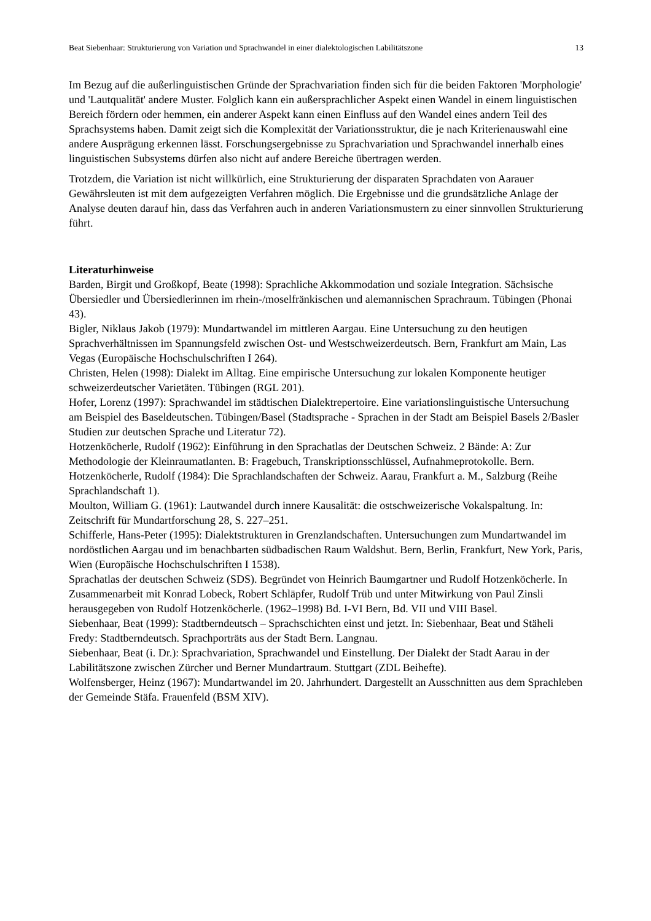Beat Siebenhaar: Strukturierung von Variation und Sprachwandel in einer dialektologischen Labilitätszone 13
Im Bezug auf die außerlinguistischen Gründe der Sprachvariation finden sich für die beiden Faktoren 'Morphologie' und 'Lautqualität' andere Muster. Folglich kann ein außersprachlicher Aspekt einen Wandel in einem linguistischen Bereich fördern oder hemmen, ein anderer Aspekt kann einen Einfluss auf den Wandel eines andern Teil des Sprachsystems haben. Damit zeigt sich die Komplexität der Variationsstruktur, die je nach Kriterienauswahl eine andere Ausprägung erkennen lässt. Forschungsergebnisse zu Sprachvariation und Sprachwandel innerhalb eines linguistischen Subsystems dürfen also nicht auf andere Bereiche übertragen werden.
Trotzdem, die Variation ist nicht willkürlich, eine Strukturierung der disparaten Sprachdaten von Aarauer Gewährsleuten ist mit dem aufgezeigten Verfahren möglich. Die Ergebnisse und die grundsätzliche Anlage der Analyse deuten darauf hin, dass das Verfahren auch in anderen Variationsmustern zu einer sinnvollen Strukturierung führt.
Literaturhinweise
Barden, Birgit und Großkopf, Beate (1998): Sprachliche Akkommodation und soziale Integration. Sächsische Übersiedler und Übersiedlerinnen im rhein-/moselfränkischen und alemannischen Sprachraum. Tübingen (Phonai 43).
Bigler, Niklaus Jakob (1979): Mundartwandel im mittleren Aargau. Eine Untersuchung zu den heutigen Sprachverhältnissen im Spannungsfeld zwischen Ost- und Westschweizerdeutsch. Bern, Frankfurt am Main, Las Vegas (Europäische Hochschulschriften I 264).
Christen, Helen (1998): Dialekt im Alltag. Eine empirische Untersuchung zur lokalen Komponente heutiger schweizerdeutscher Varietäten. Tübingen (RGL 201).
Hofer, Lorenz (1997): Sprachwandel im städtischen Dialektrepertoire. Eine variationslinguistische Untersuchung am Beispiel des Baseldeutschen. Tübingen/Basel (Stadtsprache - Sprachen in der Stadt am Beispiel Basels 2/Basler Studien zur deutschen Sprache und Literatur 72).
Hotzenköcherle, Rudolf (1962): Einführung in den Sprachatlas der Deutschen Schweiz. 2 Bände: A: Zur Methodologie der Kleinraumatlanten. B: Fragebuch, Transkriptionsschlüssel, Aufnahmeprotokolle. Bern.
Hotzenköcherle, Rudolf (1984): Die Sprachlandschaften der Schweiz. Aarau, Frankfurt a. M., Salzburg (Reihe Sprachlandschaft 1).
Moulton, William G. (1961): Lautwandel durch innere Kausalität: die ostschweizerische Vokalspaltung. In: Zeitschrift für Mundartforschung 28, S. 227–251.
Schifferle, Hans-Peter (1995): Dialektstrukturen in Grenzlandschaften. Untersuchungen zum Mundartwandel im nordöstlichen Aargau und im benachbarten südbadischen Raum Waldshut. Bern, Berlin, Frankfurt, New York, Paris, Wien (Europäische Hochschulschriften I 1538).
Sprachatlas der deutschen Schweiz (SDS). Begründet von Heinrich Baumgartner und Rudolf Hotzenköcherle. In Zusammenarbeit mit Konrad Lobeck, Robert Schläpfer, Rudolf Trüb und unter Mitwirkung von Paul Zinsli herausgegeben von Rudolf Hotzenköcherle. (1962–1998) Bd. I-VI Bern, Bd. VII und VIII Basel.
Siebenhaar, Beat (1999): Stadtberndeutsch – Sprachschichten einst und jetzt. In: Siebenhaar, Beat und Stäheli Fredy: Stadtberndeutsch. Sprachporträts aus der Stadt Bern. Langnau.
Siebenhaar, Beat (i. Dr.): Sprachvariation, Sprachwandel und Einstellung. Der Dialekt der Stadt Aarau in der Labilitätszone zwischen Zürcher und Berner Mundartraum. Stuttgart (ZDL Beihefte).
Wolfensberger, Heinz (1967): Mundartwandel im 20. Jahrhundert. Dargestellt an Ausschnitten aus dem Sprachleben der Gemeinde Stäfa. Frauenfeld (BSM XIV).